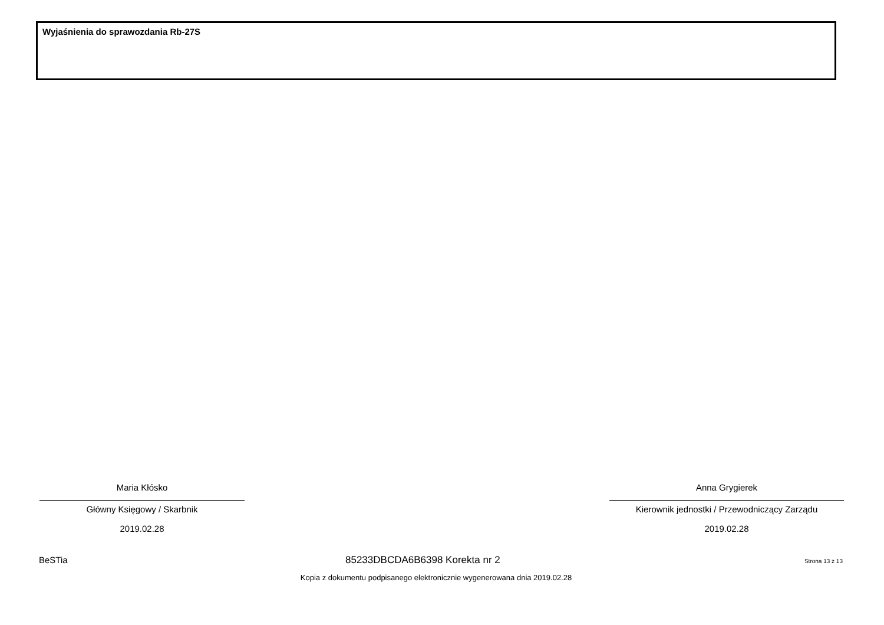Wyjaśnienia do sprawozdania Rb-27S
Maria Kłósko
Główny Księgowy / Skarbnik
2019.02.28
Anna Grygierek
Kierownik jednostki / Przewodniczący Zarządu
2019.02.28
BeSTia 85233DBCDA6B6398 Korekta nr 2 Strona 13 z 13
Kopia z dokumentu podpisanego elektronicznie wygenerowana dnia 2019.02.28